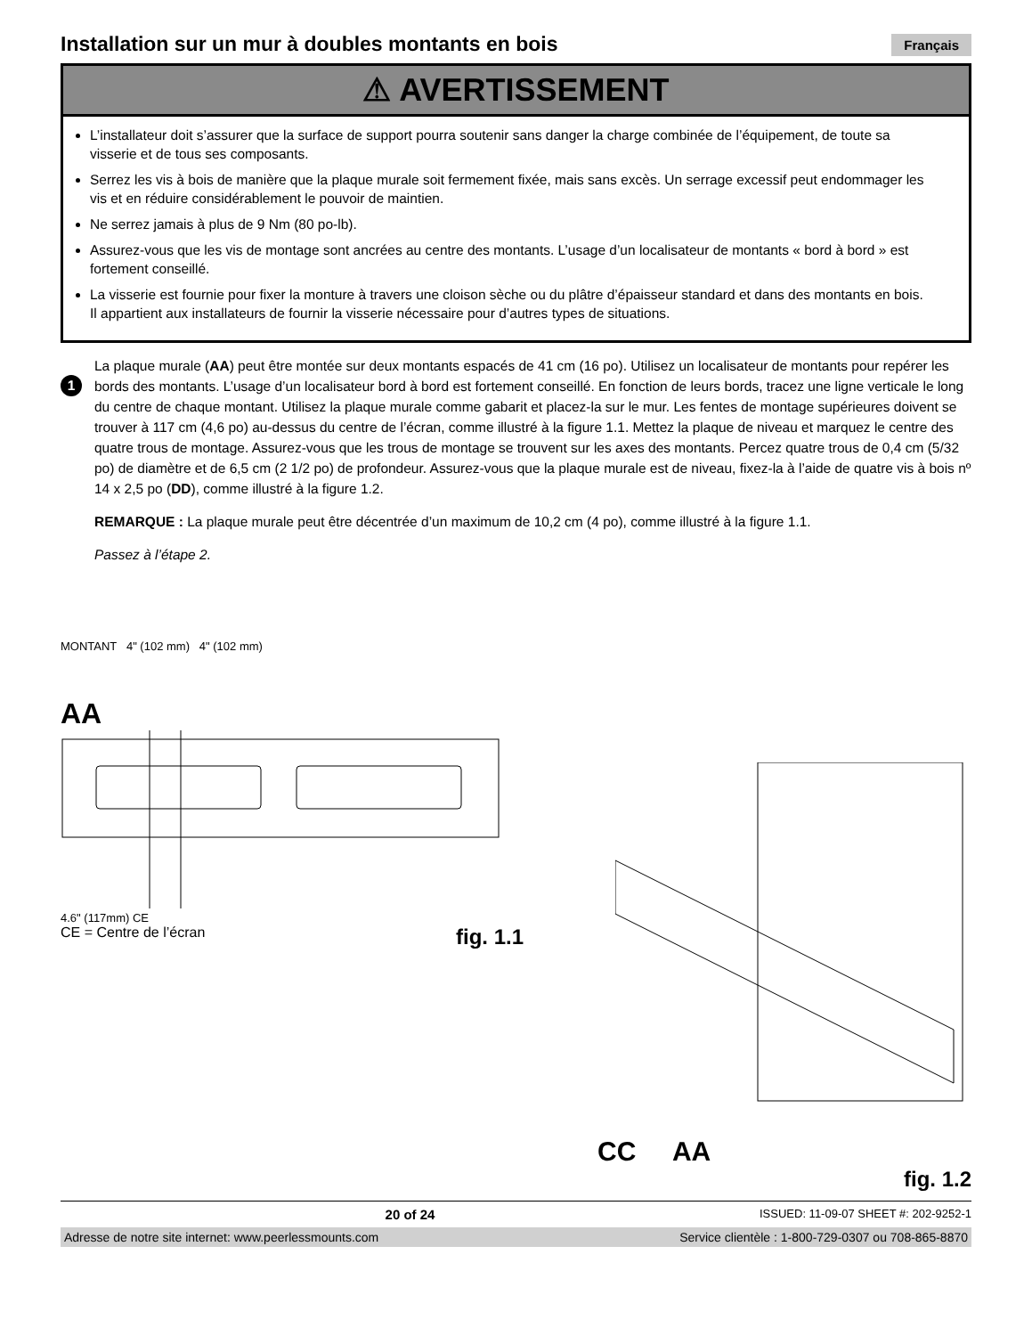Installation sur un mur à doubles montants en bois
Français
⚠ AVERTISSEMENT
L’installateur doit s’assurer que la surface de support pourra soutenir sans danger la charge combinée de l’équipement, de toute sa visserie et de tous ses composants.
Serrez les vis à bois de manière que la plaque murale soit fermement fixée, mais sans excès. Un serrage excessif peut endommager les vis et en réduire considérablement le pouvoir de maintien.
Ne serrez jamais à plus de 9 Nm (80 po-lb).
Assurez-vous que les vis de montage sont ancrées au centre des montants. L’usage d’un localisateur de montants « bord à bord » est fortement conseillé.
La visserie est fournie pour fixer la monture à travers une cloison sèche ou du plâtre d’épaisseur standard et dans des montants en bois. Il appartient aux installateurs de fournir la visserie nécessaire pour d’autres types de situations.
1
La plaque murale (AA) peut être montée sur deux montants espacés de 41 cm (16 po). Utilisez un localisateur de montants pour repérer les bords des montants. L’usage d’un localisateur bord à bord est fortement conseillé. En fonction de leurs bords, tracez une ligne verticale le long du centre de chaque montant. Utilisez la plaque murale comme gabarit et placez-la sur le mur. Les fentes de montage supérieures doivent se trouver à 117 cm (4,6 po) au-dessus du centre de l’écran, comme illustré à la figure 1.1. Mettez la plaque de niveau et marquez le centre des quatre trous de montage. Assurez-vous que les trous de montage se trouvent sur les axes des montants. Percez quatre trous de 0,4 cm (5/32 po) de diamètre et de 6,5 cm (2 1/2 po) de profondeur. Assurez-vous que la plaque murale est de niveau, fixez-la à l’aide de quatre vis à bois nº 14 x 2,5 po (DD), comme illustré à la figure 1.2.
REMARQUE : La plaque murale peut être décentrée d’un maximum de 10,2 cm (4 po), comme illustré à la figure 1.1.
Passez à l’étape 2.
MONTANT 4" (102 mm) 4" (102 mm)
AA
4.6" (117mm) CE
CE = Centre de l’écran fig. 1.1
CC AA
fig. 1.2
20 of 24 ISSUED: 11-09-07 SHEET #: 202-9252-1
Adresse de notre site internet: www.peerlessmounts.com Service clientèle : 1-800-729-0307 ou 708-865-8870